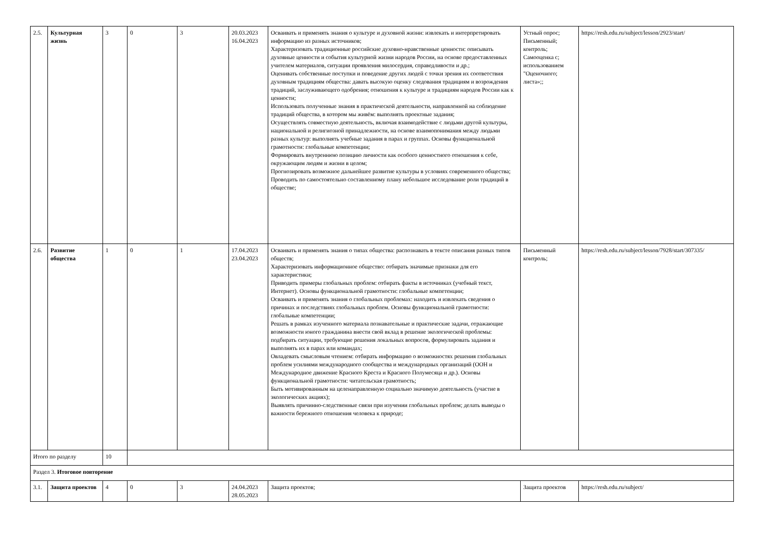| 2.5. | Культурная жизнь | 3 | 0 | 3 | 20.03.2023 16.04.2023 | Осваивать и применять знания о культуре и духовной жизни: извлекать и интерпретировать информацию из разных источников; Характеризовать традиционные российские духовно-нравственные ценности: описывать духовные ценности и события культурной жизни народов России, на основе предоставленных учителем материалов, ситуации проявления милосердия, справедливости и др.; Оценивать собственные поступки и поведение других людей с точки зрения их соответствия духовным традициям общества: давать высокую оценку следования традициям и возрождения традиций, заслуживающего одобрения; отношения к культуре и традициям народов России как к ценности; Использовать полученные знания в практической деятельности, направленной на соблюдение традиций общества, в котором мы живём: выполнять проектные задания; Осуществлять совместную деятельность, включая взаимодействие с людьми другой культуры, национальной и религиозной принадлежности, на основе взаимопонимания между людьми разных культур: выполнять учебные задания в парах и группах. Основы функциональной грамотности: глобальные компетенции; Формировать внутреннюю позицию личности как особого ценностного отношения к себе, окружающим людям и жизни в целом; Прогнозировать возможное дальнейшее развитие культуры в условиях современного общества; Проводить по самостоятельно составленному плану небольшое исследование роли традиций в обществе; | Устный опрос; Письменный; контроль; Самооценка с; использованием "Оценочного; листа»;; | https://resh.edu.ru/subject/lesson/2923/start/ |
| 2.6. | Развитие общества | 1 | 0 | 1 | 17.04.2023 23.04.2023 | Осваивать и применять знания о типах общества: распознавать в тексте описания разных типов обществ; Характеризовать информационное общество: отбирать значимые признаки для его характеристики; Приводить примеры глобальных проблем: отбирать факты в источниках (учебный текст, Интернет). Основы функциональной грамотности: глобальные компетенции; Осваивать и применять знания о глобальных проблемах: находить и извлекать сведения о причинах и последствиях глобальных проблем. Основы функциональной грамотности: глобальные компетенции; Решать в рамках изученного материала познавательные и практические задачи, отражающие возможности юного гражданина внести свой вклад в решение экологической проблемы: подбирать ситуации, требующие решения локальных вопросов, формулировать задания и выполнять их в парах или командах; Овладевать смысловым чтением: отбирать информацию о возможностях решения глобальных проблем усилиями международного сообщества и международных организаций (ООН и Международное движение Красного Креста и Красного Полумесяца и др.). Основы функциональной грамотности: читательская грамотность; Быть мотивированным на целенаправленную социально значимую деятельность (участие в экологических акциях); Выявлять причинно-следственные связи при изучении глобальных проблем; делать выводы о важности бережного отношения человека к природе; | Письменный контроль; | https://resh.edu.ru/subject/lesson/7928/start/307335/ |
| Итого по разделу | | 10 | | | | | | |
| Раздел 3. Итоговое повторение | | | | | | | | |
| 3.1. | Защита проектов | 4 | 0 | 3 | 24.04.2023 28.05.2023 | Защита проектов; | Защита проектов | https://resh.edu.ru/subject/ |